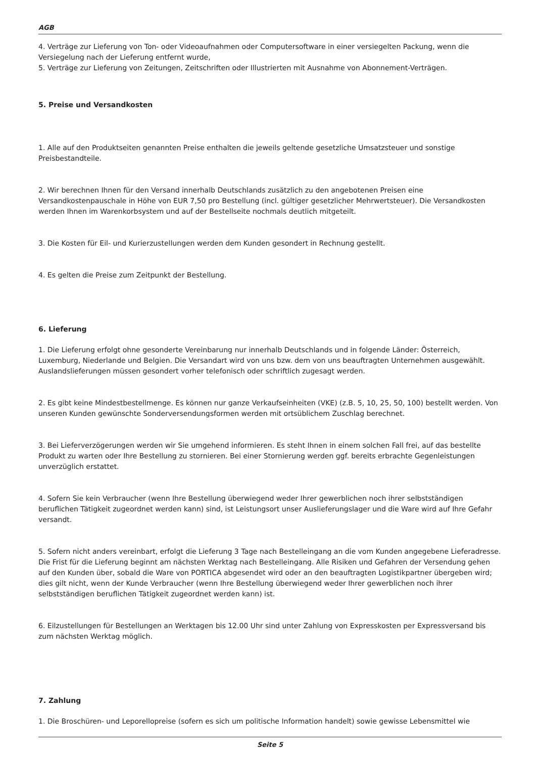AGB
4. Verträge zur Lieferung von Ton- oder Videoaufnahmen oder Computersoftware in einer versiegelten Packung, wenn die Versiegelung nach der Lieferung entfernt wurde,
5. Verträge zur Lieferung von Zeitungen, Zeitschriften oder Illustrierten mit Ausnahme von Abonnement-Verträgen.
5. Preise und Versandkosten
1. Alle auf den Produktseiten genannten Preise enthalten die jeweils geltende gesetzliche Umsatzsteuer und sonstige Preisbestandteile.
2. Wir berechnen Ihnen für den Versand innerhalb Deutschlands zusätzlich zu den angebotenen Preisen eine Versandkostenpauschale in Höhe von EUR 7,50 pro Bestellung (incl. gültiger gesetzlicher Mehrwertsteuer). Die Versandkosten werden Ihnen im Warenkorbsystem und auf der Bestellseite nochmals deutlich mitgeteilt.
3. Die Kosten für Eil- und Kurierzustellungen werden dem Kunden gesondert in Rechnung gestellt.
4. Es gelten die Preise zum Zeitpunkt der Bestellung.
6. Lieferung
1. Die Lieferung erfolgt ohne gesonderte Vereinbarung nur innerhalb Deutschlands und in folgende Länder: Österreich, Luxemburg, Niederlande und Belgien. Die Versandart wird von uns bzw. dem von uns beauftragten Unternehmen ausgewählt. Auslandslieferungen müssen gesondert vorher telefonisch oder schriftlich zugesagt werden.
2. Es gibt keine Mindestbestellmenge. Es können nur ganze Verkaufseinheiten (VKE) (z.B. 5, 10, 25, 50, 100) bestellt werden. Von unseren Kunden gewünschte Sonderversendungsformen werden mit ortsüblichem Zuschlag berechnet.
3. Bei Lieferverzögerungen werden wir Sie umgehend informieren. Es steht Ihnen in einem solchen Fall frei, auf das bestellte Produkt zu warten oder Ihre Bestellung zu stornieren. Bei einer Stornierung werden ggf. bereits erbrachte Gegenleistungen unverzüglich erstattet.
4. Sofern Sie kein Verbraucher (wenn Ihre Bestellung überwiegend weder Ihrer gewerblichen noch ihrer selbstständigen beruflichen Tätigkeit zugeordnet werden kann) sind, ist Leistungsort unser Auslieferungslager und die Ware wird auf Ihre Gefahr versandt.
5. Sofern nicht anders vereinbart, erfolgt die Lieferung 3 Tage nach Bestelleingang an die vom Kunden angegebene Lieferadresse. Die Frist für die Lieferung beginnt am nächsten Werktag nach Bestelleingang. Alle Risiken und Gefahren der Versendung gehen auf den Kunden über, sobald die Ware von PORTICA abgesendet wird oder an den beauftragten Logistikpartner übergeben wird; dies gilt nicht, wenn der Kunde Verbraucher (wenn Ihre Bestellung überwiegend weder Ihrer gewerblichen noch ihrer selbstständigen beruflichen Tätigkeit zugeordnet werden kann) ist.
6. Eilzustellungen für Bestellungen an Werktagen bis 12.00 Uhr sind unter Zahlung von Expresskosten per Expressversand bis zum nächsten Werktag möglich.
7. Zahlung
1. Die Broschüren- und Leporellopreise (sofern es sich um politische Information handelt) sowie gewisse Lebensmittel wie
Seite 5